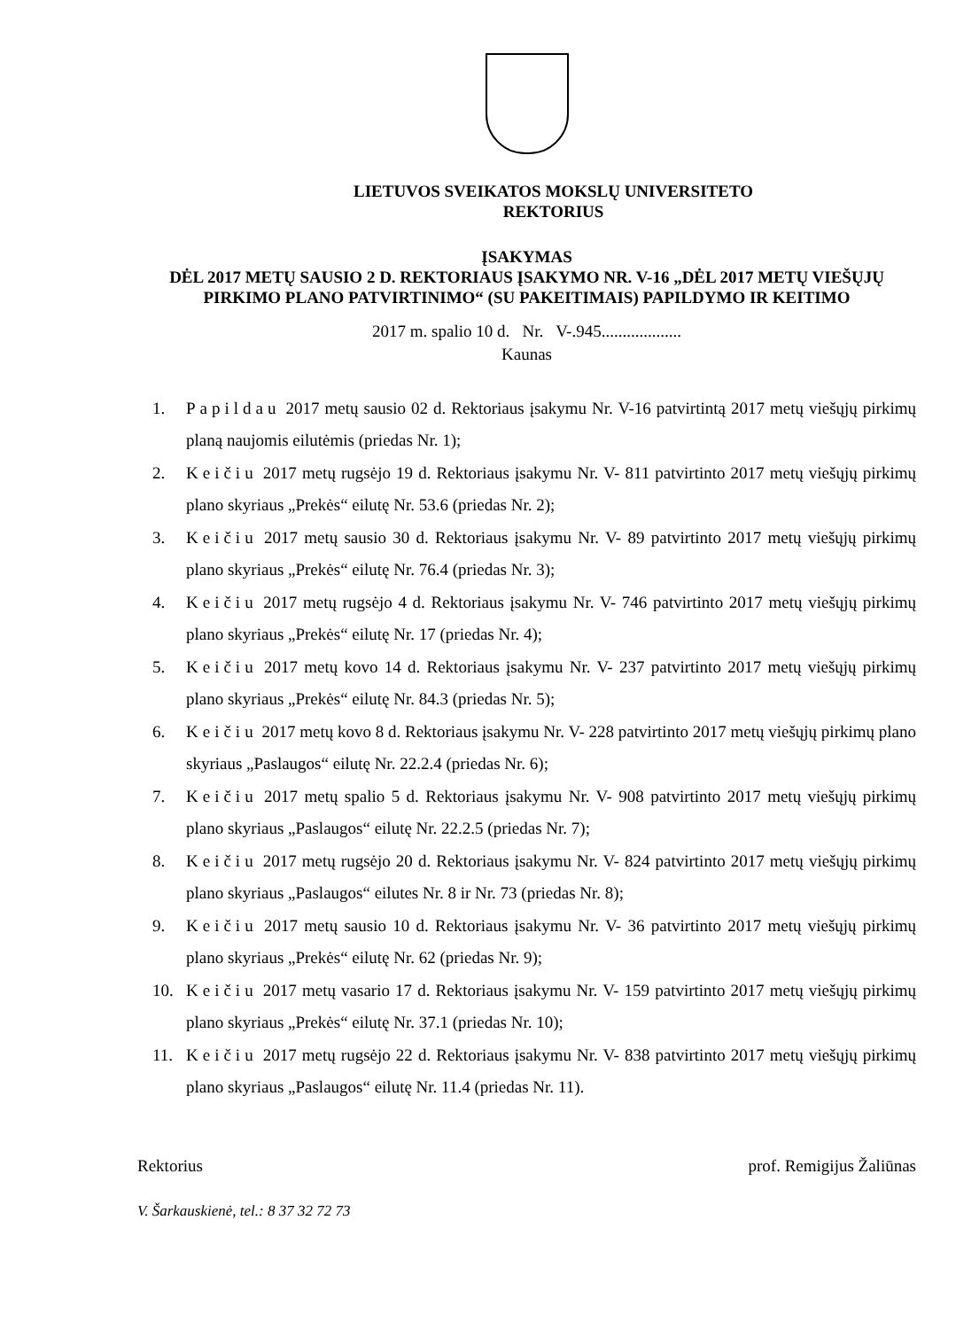LIETUVOS SVEIKATOS MOKSLŲ UNIVERSITETO
REKTORIUS
ĮSAKYMAS
DĖL 2017 METŲ SAUSIO 2 D. REKTORIAUS ĮSAKYMO NR. V-16 „DĖL 2017 METŲ VIEŠŲJŲ PIRKIMO PLANO PATVIRTINIMO“ (SU PAKEITIMAIS) PAPILDYMO IR KEITIMO
2017 m. spalio 10 d. Nr. V-.945...................
Kaunas
1. Papildau 2017 metų sausio 02 d. Rektoriaus įsakymu Nr. V-16 patvirtintą 2017 metų viešųjų pirkimų planą naujomis eilutėmis (priedas Nr. 1);
2. Keičiu 2017 metų rugsėjo 19 d. Rektoriaus įsakymu Nr. V- 811 patvirtinto 2017 metų viešųjų pirkimų plano skyriaus „Prekės“ eilutę Nr. 53.6 (priedas Nr. 2);
3. Keičiu 2017 metų sausio 30 d. Rektoriaus įsakymu Nr. V- 89 patvirtinto 2017 metų viešųjų pirkimų plano skyriaus „Prekės“ eilutę Nr. 76.4 (priedas Nr. 3);
4. Keičiu 2017 metų rugsėjo 4 d. Rektoriaus įsakymu Nr. V- 746 patvirtinto 2017 metų viešųjų pirkimų plano skyriaus „Prekės“ eilutę Nr. 17 (priedas Nr. 4);
5. Keičiu 2017 metų kovo 14 d. Rektoriaus įsakymu Nr. V- 237 patvirtinto 2017 metų viešųjų pirkimų plano skyriaus „Prekės“ eilutę Nr. 84.3 (priedas Nr. 5);
6. Keičiu 2017 metų kovo 8 d. Rektoriaus įsakymu Nr. V- 228 patvirtinto 2017 metų viešųjų pirkimų plano skyriaus „Paslaugos“ eilutę Nr. 22.2.4 (priedas Nr. 6);
7. Keičiu 2017 metų spalio 5 d. Rektoriaus įsakymu Nr. V- 908 patvirtinto 2017 metų viešųjų pirkimų plano skyriaus „Paslaugos“ eilutę Nr. 22.2.5 (priedas Nr. 7);
8. Keičiu 2017 metų rugsėjo 20 d. Rektoriaus įsakymu Nr. V- 824 patvirtinto 2017 metų viešųjų pirkimų plano skyriaus „Paslaugos“ eilutes Nr. 8 ir Nr. 73 (priedas Nr. 8);
9. Keičiu 2017 metų sausio 10 d. Rektoriaus įsakymu Nr. V- 36 patvirtinto 2017 metų viešųjų pirkimų plano skyriaus „Prekės“ eilutę Nr. 62 (priedas Nr. 9);
10. Keičiu 2017 metų vasario 17 d. Rektoriaus įsakymu Nr. V- 159 patvirtinto 2017 metų viešųjų pirkimų plano skyriaus „Prekės“ eilutę Nr. 37.1 (priedas Nr. 10);
11. Keičiu 2017 metų rugsėjo 22 d. Rektoriaus įsakymu Nr. V- 838 patvirtinto 2017 metų viešųjų pirkimų plano skyriaus „Paslaugos“ eilutę Nr. 11.4 (priedas Nr. 11).
Rektorius prof. Remigijus Žaliūnas
V. Šarkauskienė, tel.: 8 37 32 72 73